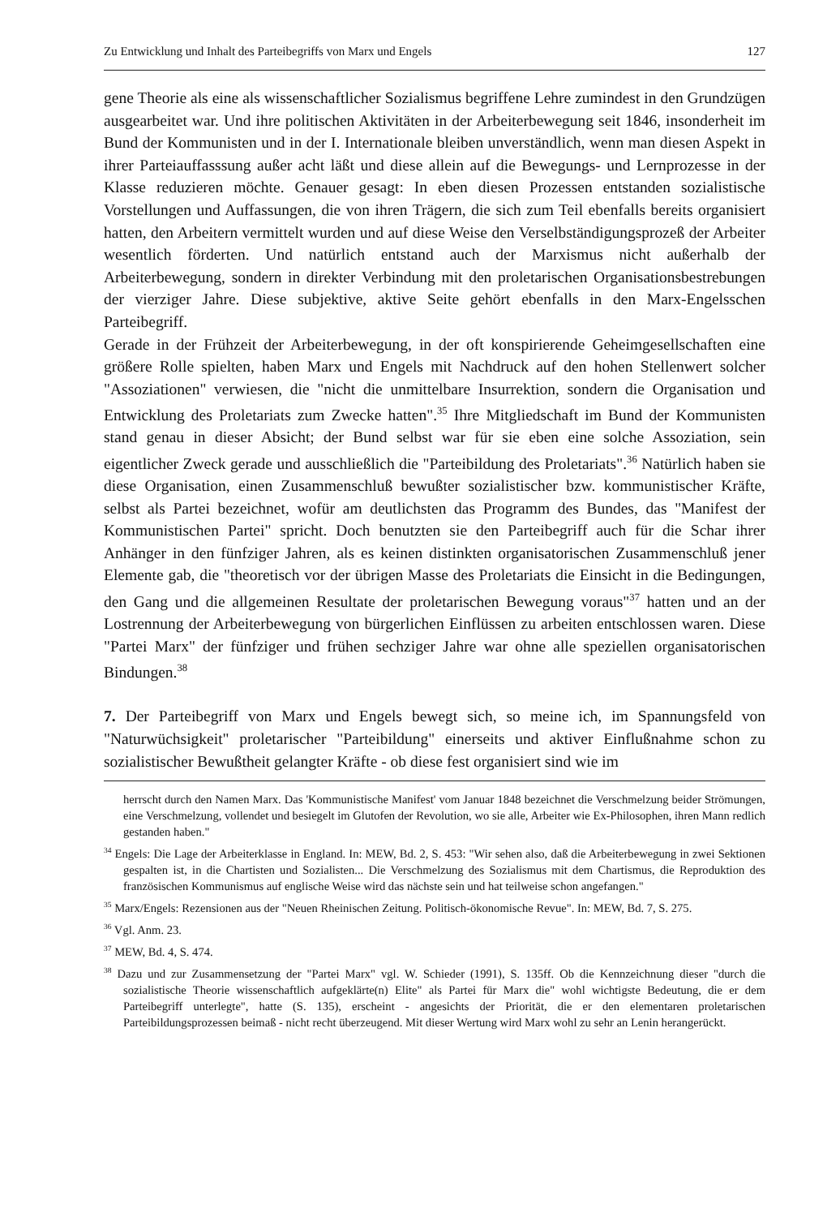Zu Entwicklung und Inhalt des Parteibegriffs von Marx und Engels 127
gene Theorie als eine als wissenschaftlicher Sozialismus begriffene Lehre zumindest in den Grundzügen ausgearbeitet war. Und ihre politischen Aktivitäten in der Arbeiterbewegung seit 1846, insonderheit im Bund der Kommunisten und in der I. Internationale bleiben unverständlich, wenn man diesen Aspekt in ihrer Parteiauffasssung außer acht läßt und diese allein auf die Bewegungs- und Lernprozesse in der Klasse reduzieren möchte. Genauer gesagt: In eben diesen Prozessen entstanden sozialistische Vorstellungen und Auffassungen, die von ihren Trägern, die sich zum Teil ebenfalls bereits organisiert hatten, den Arbeitern vermittelt wurden und auf diese Weise den Verselbständigungsprozeß der Arbeiter wesentlich förderten. Und natürlich entstand auch der Marxismus nicht außerhalb der Arbeiterbewegung, sondern in direkter Verbindung mit den proletarischen Organisationsbestrebungen der vierziger Jahre. Diese subjektive, aktive Seite gehört ebenfalls in den Marx-Engelsschen Parteibegriff.
Gerade in der Frühzeit der Arbeiterbewegung, in der oft konspirierende Geheimgesellschaften eine größere Rolle spielten, haben Marx und Engels mit Nachdruck auf den hohen Stellenwert solcher "Assoziationen" verwiesen, die "nicht die unmittelbare Insurrektion, sondern die Organisation und Entwicklung des Proletariats zum Zwecke hatten".<sup>35</sup> Ihre Mitgliedschaft im Bund der Kommunisten stand genau in dieser Absicht; der Bund selbst war für sie eben eine solche Assoziation, sein eigentlicher Zweck gerade und ausschließlich die "Parteibildung des Proletariats".<sup>36</sup> Natürlich haben sie diese Organisation, einen Zusammenschluß bewußter sozialistischer bzw. kommunistischer Kräfte, selbst als Partei bezeichnet, wofür am deutlichsten das Programm des Bundes, das "Manifest der Kommunistischen Partei" spricht. Doch benutzten sie den Parteibegriff auch für die Schar ihrer Anhänger in den fünfziger Jahren, als es keinen distinkten organisatorischen Zusammenschluß jener Elemente gab, die "theoretisch vor der übrigen Masse des Proletariats die Einsicht in die Bedingungen, den Gang und die allgemeinen Resultate der proletarischen Bewegung voraus"<sup>37</sup> hatten und an der Lostrennung der Arbeiterbewegung von bürgerlichen Einflüssen zu arbeiten entschlossen waren. Diese "Partei Marx" der fünfziger und frühen sechziger Jahre war ohne alle speziellen organisatorischen Bindungen.<sup>38</sup>
7. Der Parteibegriff von Marx und Engels bewegt sich, so meine ich, im Spannungsfeld von "Naturwüchsigkeit" proletarischer "Parteibildung" einerseits und aktiver Einflußnahme schon zu sozialistischer Bewußtheit gelangter Kräfte - ob diese fest organisiert sind wie im
herrscht durch den Namen Marx. Das 'Kommunistische Manifest' vom Januar 1848 bezeichnet die Verschmelzung beider Strömungen, eine Verschmelzung, vollendet und besiegelt im Glutofen der Revolution, wo sie alle, Arbeiter wie Ex-Philosophen, ihren Mann redlich gestanden haben."
<sup>34</sup> Engels: Die Lage der Arbeiterklasse in England. In: MEW, Bd. 2, S. 453: "Wir sehen also, daß die Arbeiterbewegung in zwei Sektionen gespalten ist, in die Chartisten und Sozialisten... Die Verschmelzung des Sozialismus mit dem Chartismus, die Reproduktion des französischen Kommunismus auf englische Weise wird das nächste sein und hat teilweise schon angefangen."
<sup>35</sup> Marx/Engels: Rezensionen aus der "Neuen Rheinischen Zeitung. Politisch-ökonomische Revue". In: MEW, Bd. 7, S. 275.
<sup>36</sup> Vgl. Anm. 23.
<sup>37</sup> MEW, Bd. 4, S. 474.
<sup>38</sup> Dazu und zur Zusammensetzung der "Partei Marx" vgl. W. Schieder (1991), S. 135ff. Ob die Kennzeichnung dieser "durch die sozialistische Theorie wissenschaftlich aufgeklärte(n) Elite" als Partei für Marx die" wohl wichtigste Bedeutung, die er dem Parteibegriff unterlegte", hatte (S. 135), erscheint - angesichts der Priorität, die er den elementaren proletarischen Parteibildungsprozessen beimaß - nicht recht überzeugend. Mit dieser Wertung wird Marx wohl zu sehr an Lenin herangerückt.